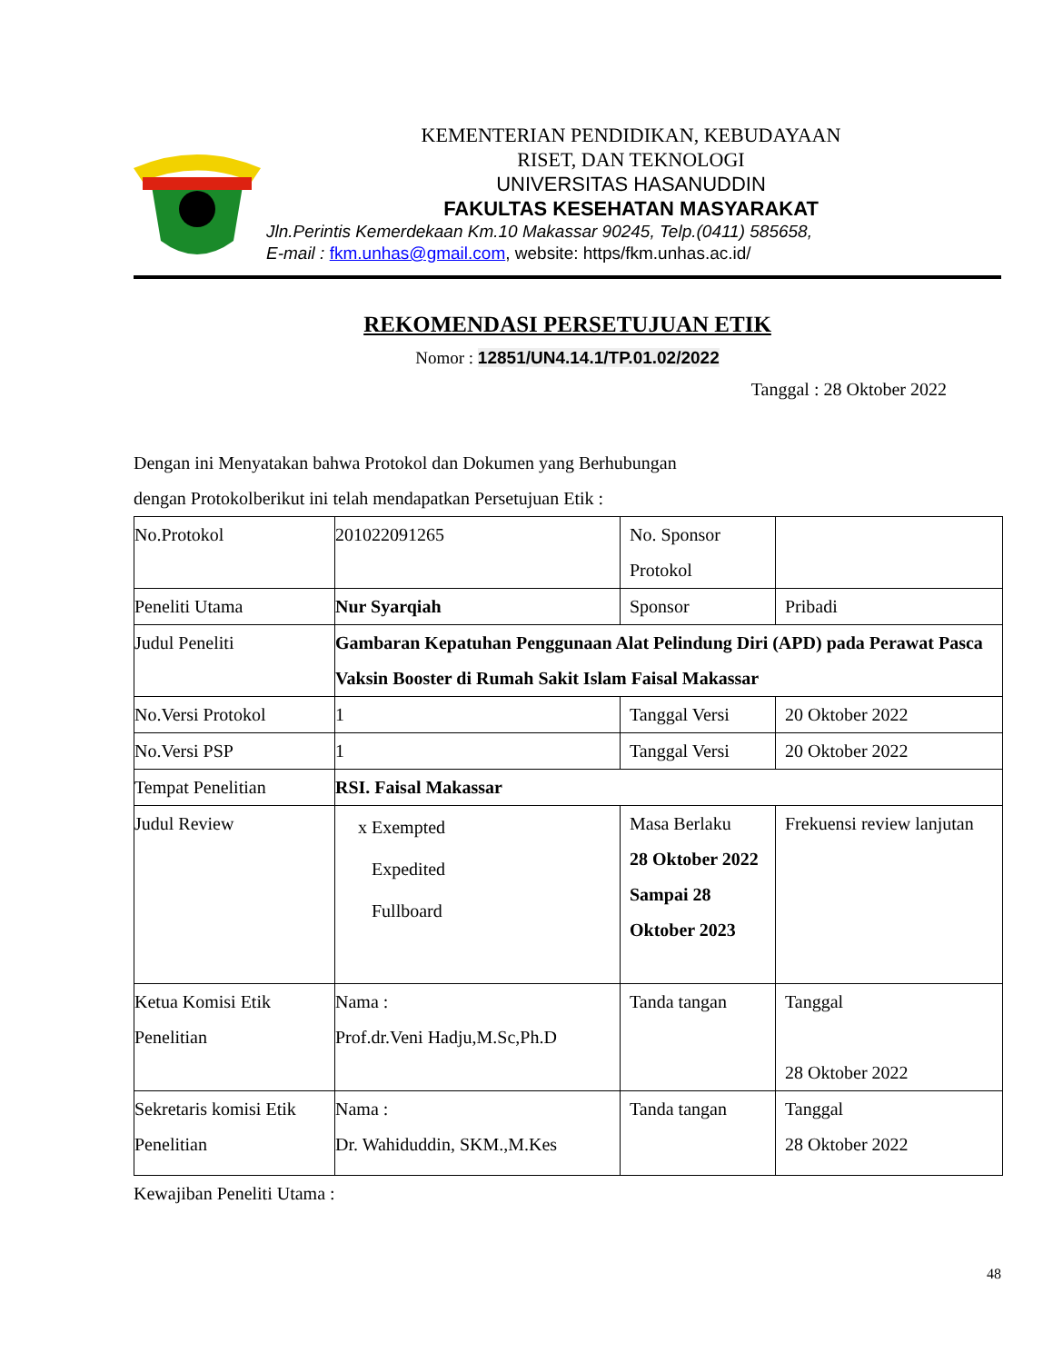KEMENTERIAN PENDIDIKAN, KEBUDAYAAN
RISET, DAN TEKNOLOGI
UNIVERSITAS HASANUDDIN
FAKULTAS KESEHATAN MASYARAKAT
Jln.Perintis Kemerdekaan Km.10 Makassar 90245, Telp.(0411) 585658,
E-mail : fkm.unhas@gmail.com, website: https/fkm.unhas.ac.id/
REKOMENDASI PERSETUJUAN ETIK
Nomor : 12851/UN4.14.1/TP.01.02/2022
Tanggal : 28 Oktober 2022
Dengan ini Menyatakan bahwa Protokol dan Dokumen yang Berhubungan
dengan Protokolberikut ini telah mendapatkan Persetujuan Etik :
| No.Protokol | 201022091265 | No. Sponsor Protokol | |
| Peneliti Utama | Nur Syarqiah | Sponsor | Pribadi |
| Judul Peneliti | Gambaran Kepatuhan Penggunaan Alat Pelindung Diri (APD) pada Perawat Pasca Vaksin Booster di Rumah Sakit Islam Faisal Makassar | | |
| No.Versi Protokol | 1 | Tanggal Versi | 20 Oktober 2022 |
| No.Versi PSP | 1 | Tanggal Versi | 20 Oktober 2022 |
| Tempat Penelitian | RSI. Faisal Makassar | | |
| Judul Review | x Exempted Expedited Fullboard | Masa Berlaku 28 Oktober 2022 Sampai 28 Oktober 2023 | Frekuensi review lanjutan |
| Ketua Komisi Etik Penelitian | Nama : Prof.dr.Veni Hadju,M.Sc,Ph.D | Tanda tangan | Tanggal 28 Oktober 2022 |
| Sekretaris komisi Etik Penelitian | Nama : Dr. Wahiduddin, SKM.,M.Kes | Tanda tangan | Tanggal 28 Oktober 2022 |
Kewajiban Peneliti Utama :
48